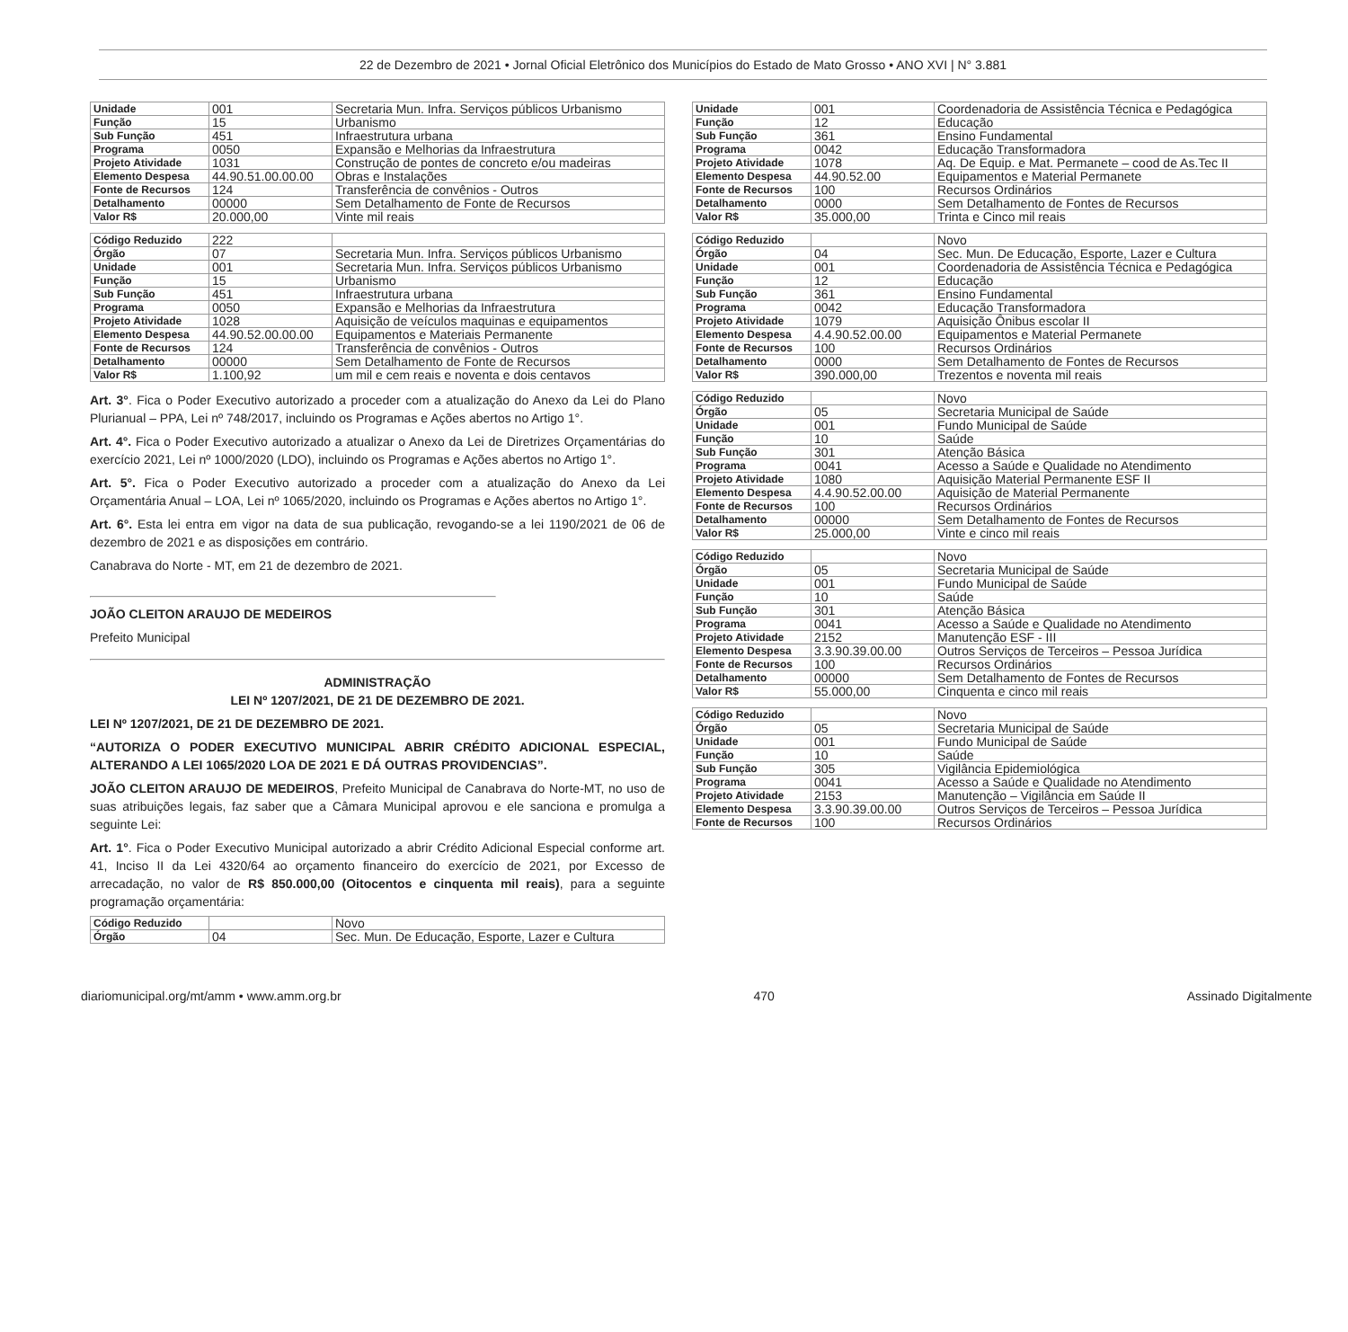22 de Dezembro de 2021 • Jornal Oficial Eletrônico dos Municípios do Estado de Mato Grosso • ANO XVI | N° 3.881
| Unidade | 001 | Secretaria Mun. Infra. Serviços públicos Urbanismo |
| Função | 15 | Urbanismo |
| Sub Função | 451 | Infraestrutura urbana |
| Programa | 0050 | Expansão e Melhorias da Infraestrutura |
| Projeto Atividade | 1031 | Construção de pontes de concreto e/ou madeiras |
| Elemento Despesa | 44.90.51.00.00.00 | Obras e Instalações |
| Fonte de Recursos | 124 | Transferência de convênios - Outros |
| Detalhamento | 00000 | Sem Detalhamento de Fonte de Recursos |
| Valor R$ | 20.000,00 | Vinte mil reais |
| Código Reduzido | 222 | |
| Órgão | 07 | Secretaria Mun. Infra. Serviços públicos Urbanismo |
| Unidade | 001 | Secretaria Mun. Infra. Serviços públicos Urbanismo |
| Função | 15 | Urbanismo |
| Sub Função | 451 | Infraestrutura urbana |
| Programa | 0050 | Expansão e Melhorias da Infraestrutura |
| Projeto Atividade | 1028 | Aquisição de veículos maquinas e equipamentos |
| Elemento Despesa | 44.90.52.00.00.00 | Equipamentos e Materiais Permanente |
| Fonte de Recursos | 124 | Transferência de convênios - Outros |
| Detalhamento | 00000 | Sem Detalhamento de Fonte de Recursos |
| Valor R$ | 1.100,92 | um mil e cem reais e noventa e dois centavos |
Art. 3°. Fica o Poder Executivo autorizado a proceder com a atualização do Anexo da Lei do Plano Plurianual – PPA, Lei nº 748/2017, incluindo os Programas e Ações abertos no Artigo 1°.
Art. 4°. Fica o Poder Executivo autorizado a atualizar o Anexo da Lei de Diretrizes Orçamentárias do exercício 2021, Lei nº 1000/2020 (LDO), incluindo os Programas e Ações abertos no Artigo 1°.
Art. 5°. Fica o Poder Executivo autorizado a proceder com a atualização do Anexo da Lei Orçamentária Anual – LOA, Lei nº 1065/2020, incluindo os Programas e Ações abertos no Artigo 1°.
Art. 6°. Esta lei entra em vigor na data de sua publicação, revogando-se a lei 1190/2021 de 06 de dezembro de 2021 e as disposições em contrário.
Canabrava do Norte - MT, em 21 de dezembro de 2021.
JOÃO CLEITON ARAUJO DE MEDEIROS
Prefeito Municipal
ADMINISTRAÇÃO
LEI Nº 1207/2021, DE 21 DE DEZEMBRO DE 2021.
LEI Nº 1207/2021, DE 21 DE DEZEMBRO DE 2021.
“AUTORIZA O PODER EXECUTIVO MUNICIPAL ABRIR CRÉDITO ADICIONAL ESPECIAL, ALTERANDO A LEI 1065/2020 LOA DE 2021 E DÁ OUTRAS PROVIDENCIAS”.
JOÃO CLEITON ARAUJO DE MEDEIROS, Prefeito Municipal de Canabrava do Norte-MT, no uso de suas atribuições legais, faz saber que a Câmara Municipal aprovou e ele sanciona e promulga a seguinte Lei:
Art. 1°. Fica o Poder Executivo Municipal autorizado a abrir Crédito Adicional Especial conforme art. 41, Inciso II da Lei 4320/64 ao orçamento financeiro do exercício de 2021, por Excesso de arrecadação, no valor de R$ 850.000,00 (Oitocentos e cinquenta mil reais), para a seguinte programação orçamentária:
| Código Reduzido | | Novo |
| Órgão | 04 | Sec. Mun. De Educação, Esporte, Lazer e Cultura |
| Unidade | 001 | Coordenadoria de Assistência Técnica e Pedagógica |
| Função | 12 | Educação |
| Sub Função | 361 | Ensino Fundamental |
| Programa | 0042 | Educação Transformadora |
| Projeto Atividade | 1078 | Aq. De Equip. e Mat. Permanete – cood de As.Tec II |
| Elemento Despesa | 44.90.52.00 | Equipamentos e Material Permanete |
| Fonte de Recursos | 100 | Recursos Ordinários |
| Detalhamento | 0000 | Sem Detalhamento de Fontes de Recursos |
| Valor R$ | 35.000,00 | Trinta e Cinco mil reais |
| Código Reduzido | | Novo |
| Órgão | 04 | Sec. Mun. De Educação, Esporte, Lazer e Cultura |
| Unidade | 001 | Coordenadoria de Assistência Técnica e Pedagógica |
| Função | 12 | Educação |
| Sub Função | 361 | Ensino Fundamental |
| Programa | 0042 | Educação Transformadora |
| Projeto Atividade | 1079 | Aquisição Ônibus escolar II |
| Elemento Despesa | 4.4.90.52.00.00 | Equipamentos e Material Permanete |
| Fonte de Recursos | 100 | Recursos Ordinários |
| Detalhamento | 0000 | Sem Detalhamento de Fontes de Recursos |
| Valor R$ | 390.000,00 | Trezentos e noventa mil reais |
| Código Reduzido | | Novo |
| Órgão | 05 | Secretaria Municipal de Saúde |
| Unidade | 001 | Fundo Municipal de Saúde |
| Função | 10 | Saúde |
| Sub Função | 301 | Atenção Básica |
| Programa | 0041 | Acesso a Saúde e Qualidade no Atendimento |
| Projeto Atividade | 1080 | Aquisição Material Permanente ESF II |
| Elemento Despesa | 4.4.90.52.00.00 | Aquisição de Material Permanente |
| Fonte de Recursos | 100 | Recursos Ordinários |
| Detalhamento | 00000 | Sem Detalhamento de Fontes de Recursos |
| Valor R$ | 25.000,00 | Vinte e cinco mil reais |
| Código Reduzido | | Novo |
| Órgão | 05 | Secretaria Municipal de Saúde |
| Unidade | 001 | Fundo Municipal de Saúde |
| Função | 10 | Saúde |
| Sub Função | 301 | Atenção Básica |
| Programa | 0041 | Acesso a Saúde e Qualidade no Atendimento |
| Projeto Atividade | 2152 | Manutenção ESF - III |
| Elemento Despesa | 3.3.90.39.00.00 | Outros Serviços de Terceiros – Pessoa Jurídica |
| Fonte de Recursos | 100 | Recursos Ordinários |
| Detalhamento | 00000 | Sem Detalhamento de Fontes de Recursos |
| Valor R$ | 55.000,00 | Cinquenta e cinco mil reais |
| Código Reduzido | | Novo |
| Órgão | 05 | Secretaria Municipal de Saúde |
| Unidade | 001 | Fundo Municipal de Saúde |
| Função | 10 | Saúde |
| Sub Função | 305 | Vigilância Epidemiológica |
| Programa | 0041 | Acesso a Saúde e Qualidade no Atendimento |
| Projeto Atividade | 2153 | Manutenção – Vigilância em Saúde II |
| Elemento Despesa | 3.3.90.39.00.00 | Outros Serviços de Terceiros – Pessoa Jurídica |
| Fonte de Recursos | 100 | Recursos Ordinários |
diariomunicipal.org/mt/amm • www.amm.org.br 470 Assinado Digitalmente